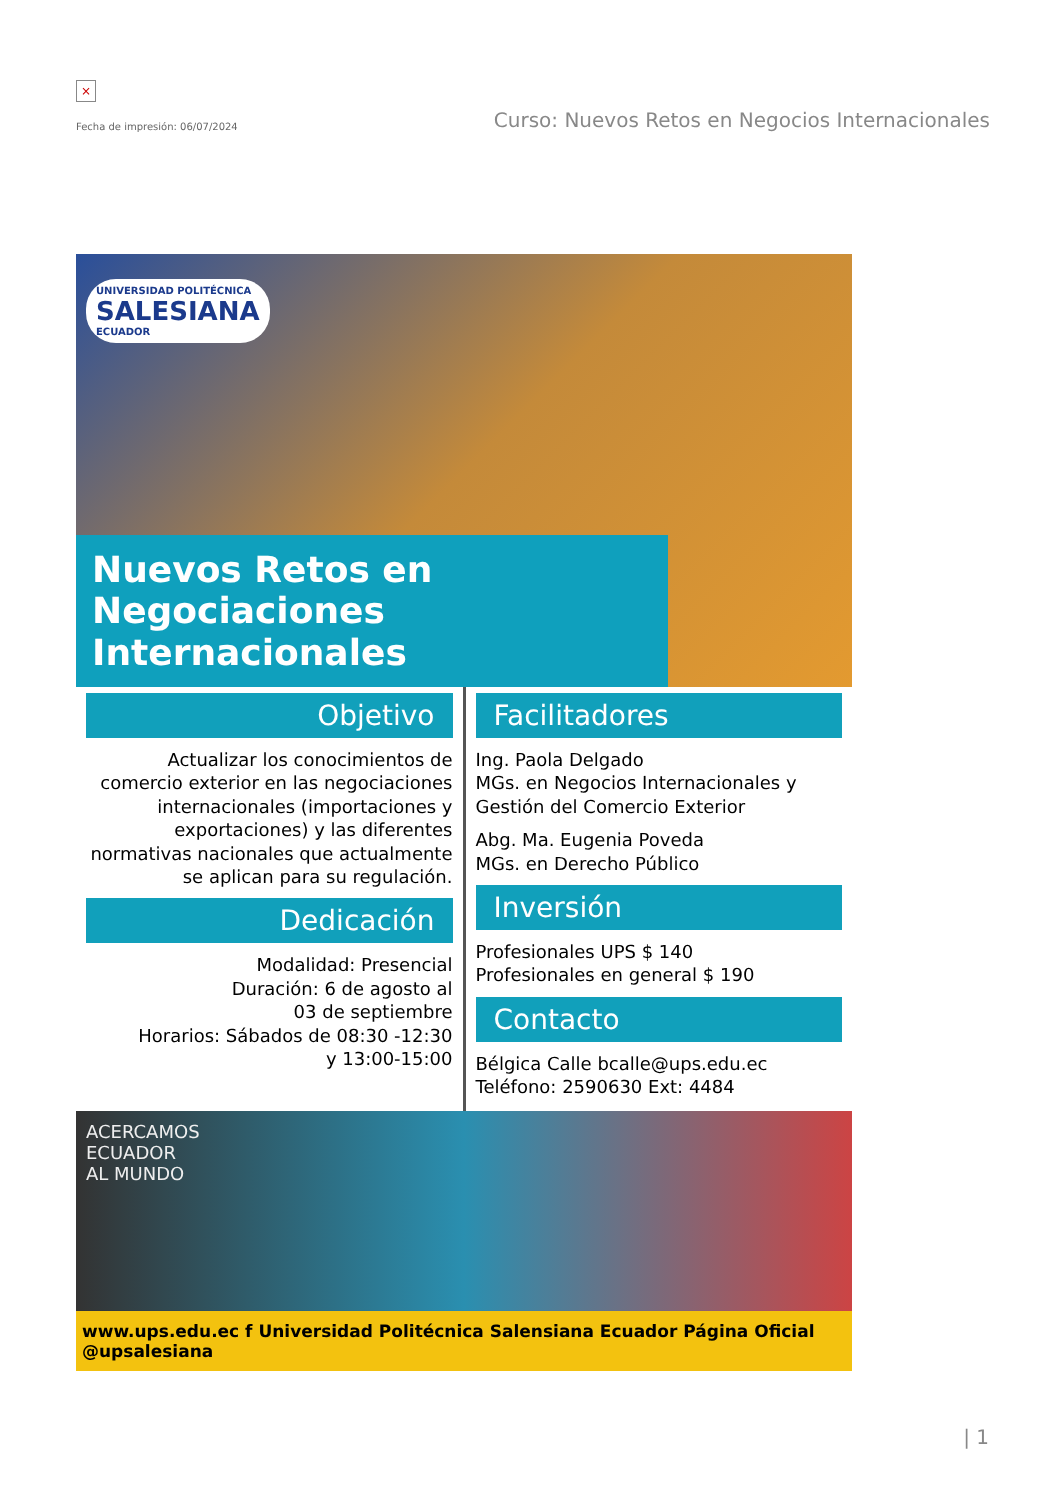×
Fecha de impresión: 06/07/2024
Curso: Nuevos Retos en Negocios Internacionales
UNIVERSIDAD POLITÉCNICA
SALESIANA
ECUADOR
Nuevos Retos en
Negociaciones Internacionales
Objetivo
Actualizar los conocimientos de comercio exterior en las negociaciones internacionales (importaciones y exportaciones) y las diferentes normativas nacionales que actualmente se aplican para su regulación.
Dedicación
Modalidad: Presencial
Duración: 6 de agosto al
03 de septiembre
Horarios: Sábados de 08:30 -12:30
y 13:00-15:00
Facilitadores
Ing. Paola Delgado
MGs. en Negocios Internacionales y Gestión del Comercio Exterior
Abg. Ma. Eugenia Poveda
MGs. en Derecho Público
Inversión
Profesionales UPS $ 140
Profesionales en general $ 190
Contacto
Bélgica Calle bcalle@ups.edu.ec
Teléfono: 2590630 Ext: 4484
ACERCAMOS
ECUADOR
AL MUNDO
www.ups.edu.ec f Universidad Politécnica Salensiana Ecuador Página Oficial @upsalesiana
| 1